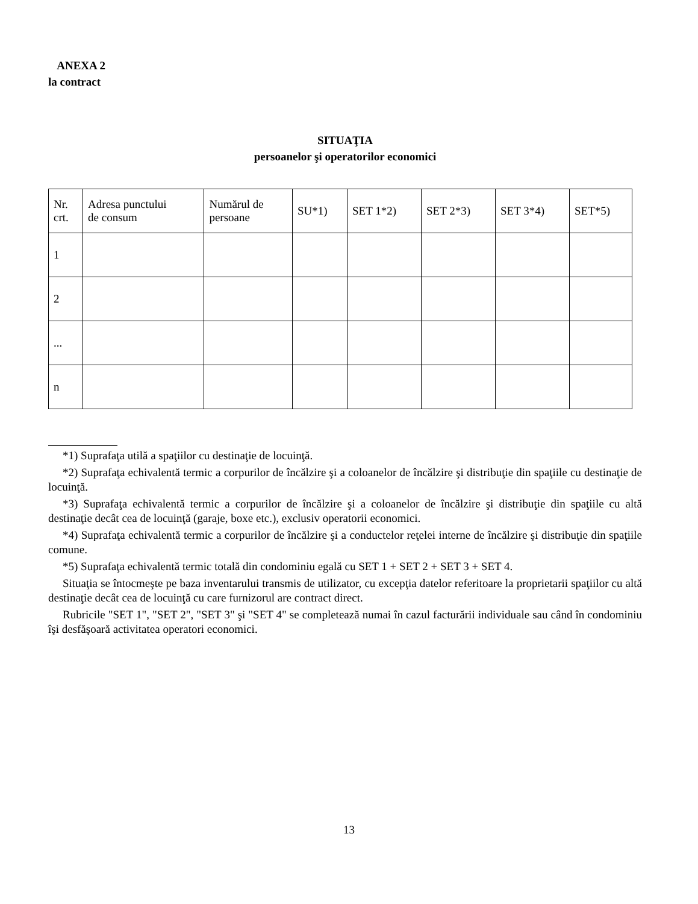ANEXA 2
la contract
SITUAŢIA
persoanelor şi operatorilor economici
| Nr. crt. | Adresa punctului de consum | Numărul de persoane | SU*1) | SET 1*2) | SET 2*3) | SET 3*4) | SET*5) |
| --- | --- | --- | --- | --- | --- | --- | --- |
| 1 | | | | | | | |
| 2 | | | | | | | |
| ... | | | | | | | |
| n | | | | | | | |
*1) Suprafaţa utilă a spaţiilor cu destinaţie de locuinţă.
*2) Suprafaţa echivalentă termic a corpurilor de încălzire şi a coloanelor de încălzire şi distribuţie din spaţiile cu destinaţie de locuinţă.
*3) Suprafaţa echivalentă termic a corpurilor de încălzire şi a coloanelor de încălzire şi distribuţie din spaţiile cu altă destinaţie decât cea de locuinţă (garaje, boxe etc.), exclusiv operatorii economici.
*4) Suprafaţa echivalentă termic a corpurilor de încălzire şi a conductelor reţelei interne de încălzire şi distribuţie din spaţiile comune.
*5) Suprafaţa echivalentă termic totală din condominiu egală cu SET 1 + SET 2 + SET 3 + SET 4.
Situaţia se întocmeşte pe baza inventarului transmis de utilizator, cu excepţia datelor referitoare la proprietarii spaţiilor cu altă destinaţie decât cea de locuinţă cu care furnizorul are contract direct.
Rubricile "SET 1", "SET 2", "SET 3" şi "SET 4" se completează numai în cazul facturării individuale sau când în condominiu îşi desfăşoară activitatea operatori economici.
13